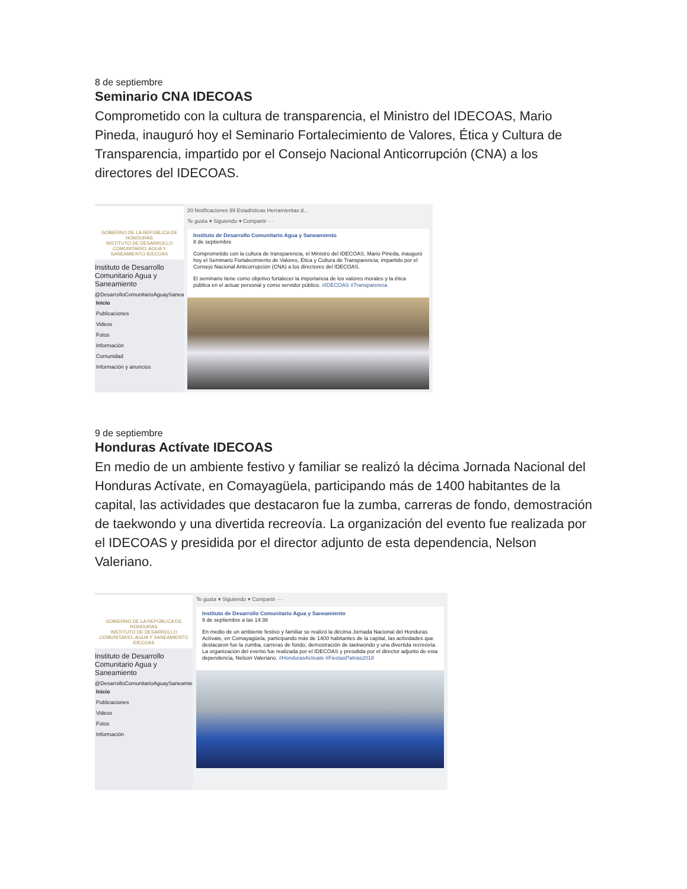8 de septiembre
Seminario CNA IDECOAS
Comprometido con la cultura de transparencia, el Ministro del IDECOAS, Mario Pineda, inauguró hoy el Seminario Fortalecimiento de Valores, Ética y Cultura de Transparencia, impartido por el Consejo Nacional Anticorrupción (CNA) a los directores del IDECOAS.
GOBIERNO DE LA REPÚBLICA DE HONDURAS
INSTITUTO DE DESARROLLO COMUNITARIO, AGUA Y SANEAMIENTO IDECOAS
Instituto de Desarrollo Comunitario Agua y Saneamiento
@DesarrolloComunitarioAguaySaneamiento
Inicio
Publicaciones
Videos
Fotos
Información
Comunidad
Información y anuncios
20 Notificaciones 99 Estadísticas Herramientas d...
Te gusta ▾ Siguiendo ▾ Compartir ···
Instituto de Desarrollo Comunitario Agua y Saneamiento
8 de septiembre
Comprometido con la cultura de transparencia, el Ministro del IDECOAS, Mario Pineda, inauguró hoy el Seminario Fortalecimiento de Valores, Ética y Cultura de Transparencia, impartido por el Consejo Nacional Anticorrupción (CNA) a los directores del IDECOAS.
El seminario tiene como objetivo fortalecer la importancia de los valores morales y la ética pública en el actuar personal y como servidor público. #IDECOAS #Transparencia
9 de septiembre
Honduras Actívate IDECOAS
En medio de un ambiente festivo y familiar se realizó la décima Jornada Nacional del Honduras Actívate, en Comayagüela, participando más de 1400 habitantes de la capital, las actividades que destacaron fue la zumba, carreras de fondo, demostración de taekwondo y una divertida recreovía. La organización del evento fue realizada por el IDECOAS y presidida por el director adjunto de esta dependencia, Nelson Valeriano.
GOBIERNO DE LA REPÚBLICA DE HONDURAS
INSTITUTO DE DESARROLLO COMUNITARIO, AGUA Y SANEAMIENTO IDECOAS
Instituto de Desarrollo Comunitario Agua y Saneamiento
@DesarrolloComunitarioAguaySaneamiento
Inicio
Publicaciones
Videos
Fotos
Información
Te gusta ▾ Siguiendo ▾ Compartir ···
Instituto de Desarrollo Comunitario Agua y Saneamiento
9 de septiembre a las 14:38
En medio de un ambiente festivo y familiar se realizó la décima Jornada Nacional del Honduras Actívate, en Comayagüela, participando más de 1400 habitantes de la capital, las actividades que destacaron fue la zumba, carreras de fondo, demostración de taekwondo y una divertida recreovía. La organización del evento fue realizada por el IDECOAS y presidida por el director adjunto de esta dependencia, Nelson Valeriano. #HondurasActivate #FiestasPatrias2018